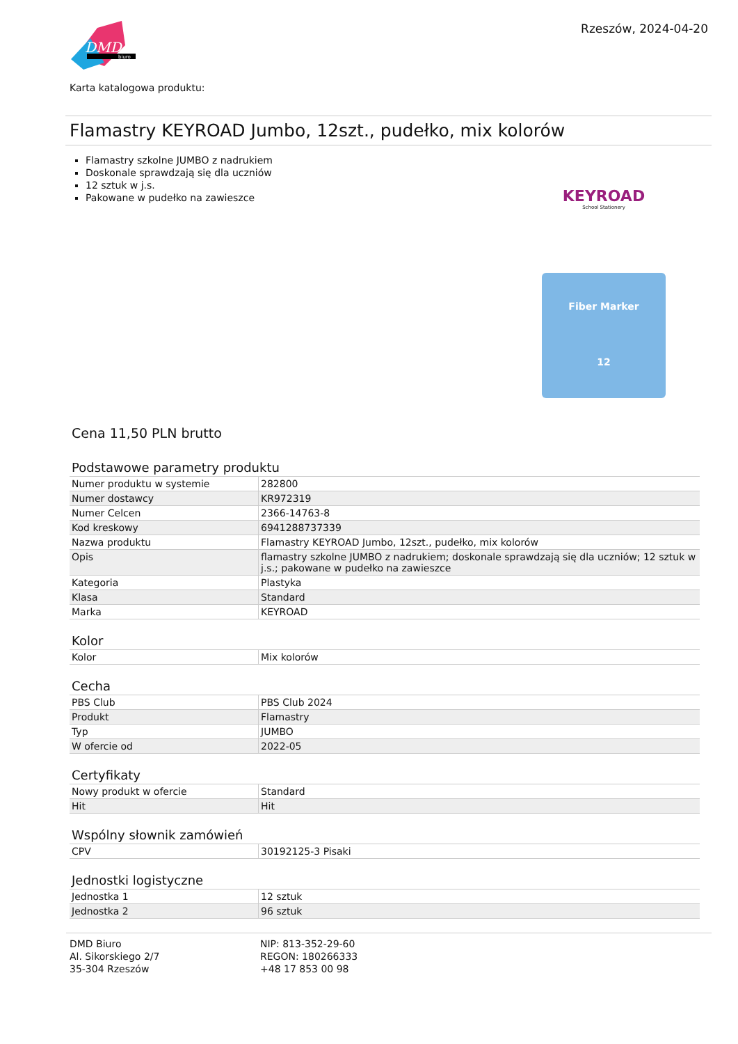DMD
biuro
Rzeszów, 2024-04-20
Karta katalogowa produktu:
Flamastry KEYROAD Jumbo, 12szt., pudełko, mix kolorów
Flamastry szkolne JUMBO z nadrukiem
Doskonale sprawdzają się dla uczniów
12 sztuk w j.s.
Pakowane w pudełko na zawieszce
KEYROAD
School Stationery
Fiber Marker
12
Cena 11,50 PLN brutto
Podstawowe parametry produktu
| Numer produktu w systemie | 282800 |
| Numer dostawcy | KR972319 |
| Numer Celcen | 2366-14763-8 |
| Kod kreskowy | 6941288737339 |
| Nazwa produktu | Flamastry KEYROAD Jumbo, 12szt., pudełko, mix kolorów |
| Opis | flamastry szkolne JUMBO z nadrukiem; doskonale sprawdzają się dla uczniów; 12 sztuk w j.s.; pakowane w pudełko na zawieszce |
| Kategoria | Plastyka |
| Klasa | Standard |
| Marka | KEYROAD |
Kolor
| Kolor | Mix kolorów |
Cecha
| PBS Club | PBS Club 2024 |
| Produkt | Flamastry |
| Typ | JUMBO |
| W ofercie od | 2022-05 |
Certyfikaty
| Nowy produkt w ofercie | Standard |
| Hit | Hit |
Wspólny słownik zamówień
| CPV | 30192125-3 Pisaki |
Jednostki logistyczne
| Jednostka 1 | 12 sztuk |
| Jednostka 2 | 96 sztuk |
DMD Biuro
Al. Sikorskiego 2/7
35-304 Rzeszów
NIP: 813-352-29-60
REGON: 180266333
+48 17 853 00 98